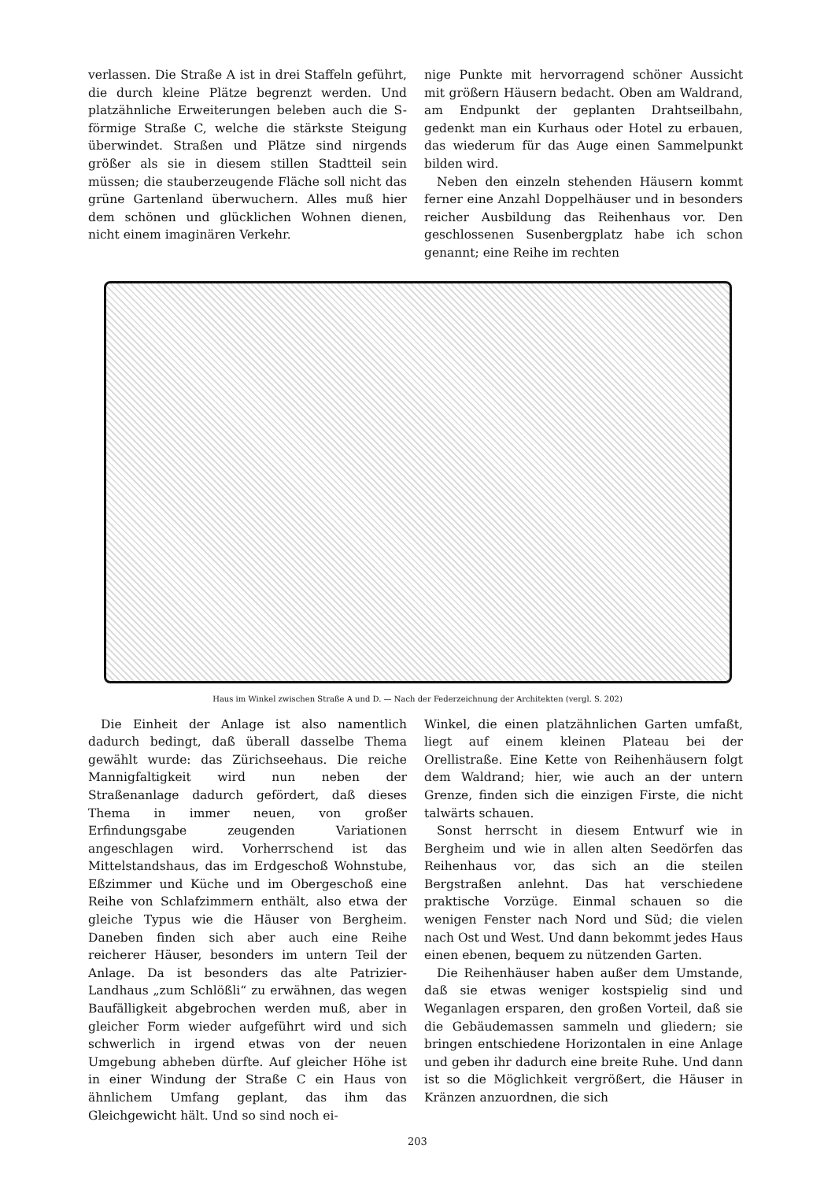verlassen. Die Straße A ist in drei Staffeln geführt, die durch kleine Plätze begrenzt werden. Und platzähnliche Erweiterungen beleben auch die S-förmige Straße C, welche die stärkste Steigung überwindet. Straßen und Plätze sind nirgends größer als sie in diesem stillen Stadtteil sein müssen; die stauberzeugende Fläche soll nicht das grüne Gartenland überwuchern. Alles muß hier dem schönen und glücklichen Wohnen dienen, nicht einem imaginären Verkehr.
nige Punkte mit hervorragend schöner Aussicht mit größern Häusern bedacht. Oben am Waldrand, am Endpunkt der geplanten Drahtseilbahn, gedenkt man ein Kurhaus oder Hotel zu erbauen, das wiederum für das Auge einen Sammelpunkt bilden wird.
Neben den einzeln stehenden Häusern kommt ferner eine Anzahl Doppelhäuser und in besonders reicher Ausbildung das Reihenhaus vor. Den geschlossenen Susenbergplatz habe ich schon genannt; eine Reihe im rechten
Haus im Winkel zwischen Straße A und D. — Nach der Federzeichnung der Architekten (vergl. S. 202)
Die Einheit der Anlage ist also namentlich dadurch bedingt, daß überall dasselbe Thema gewählt wurde: das Zürichseehaus. Die reiche Mannigfaltigkeit wird nun neben der Straßenanlage dadurch gefördert, daß dieses Thema in immer neuen, von großer Erfindungsgabe zeugenden Variationen angeschlagen wird. Vorherrschend ist das Mittelstandshaus, das im Erdgeschoß Wohnstube, Eßzimmer und Küche und im Obergeschoß eine Reihe von Schlafzimmern enthält, also etwa der gleiche Typus wie die Häuser von Bergheim. Daneben finden sich aber auch eine Reihe reicherer Häuser, besonders im untern Teil der Anlage. Da ist besonders das alte Patrizier-Landhaus „zum Schlößli“ zu erwähnen, das wegen Baufälligkeit abgebrochen werden muß, aber in gleicher Form wieder aufgeführt wird und sich schwerlich in irgend etwas von der neuen Umgebung abheben dürfte. Auf gleicher Höhe ist in einer Windung der Straße C ein Haus von ähnlichem Umfang geplant, das ihm das Gleichgewicht hält. Und so sind noch ei-
Winkel, die einen platzähnlichen Garten umfaßt, liegt auf einem kleinen Plateau bei der Orellistraße. Eine Kette von Reihenhäusern folgt dem Waldrand; hier, wie auch an der untern Grenze, finden sich die einzigen Firste, die nicht talwärts schauen.
Sonst herrscht in diesem Entwurf wie in Bergheim und wie in allen alten Seedörfen das Reihenhaus vor, das sich an die steilen Bergstraßen anlehnt. Das hat verschiedene praktische Vorzüge. Einmal schauen so die wenigen Fenster nach Nord und Süd; die vielen nach Ost und West. Und dann bekommt jedes Haus einen ebenen, bequem zu nützenden Garten.
Die Reihenhäuser haben außer dem Umstande, daß sie etwas weniger kostspielig sind und Weganlagen ersparen, den großen Vorteil, daß sie die Gebäudemassen sammeln und gliedern; sie bringen entschiedene Horizontalen in eine Anlage und geben ihr dadurch eine breite Ruhe. Und dann ist so die Möglichkeit vergrößert, die Häuser in Kränzen anzuordnen, die sich
203